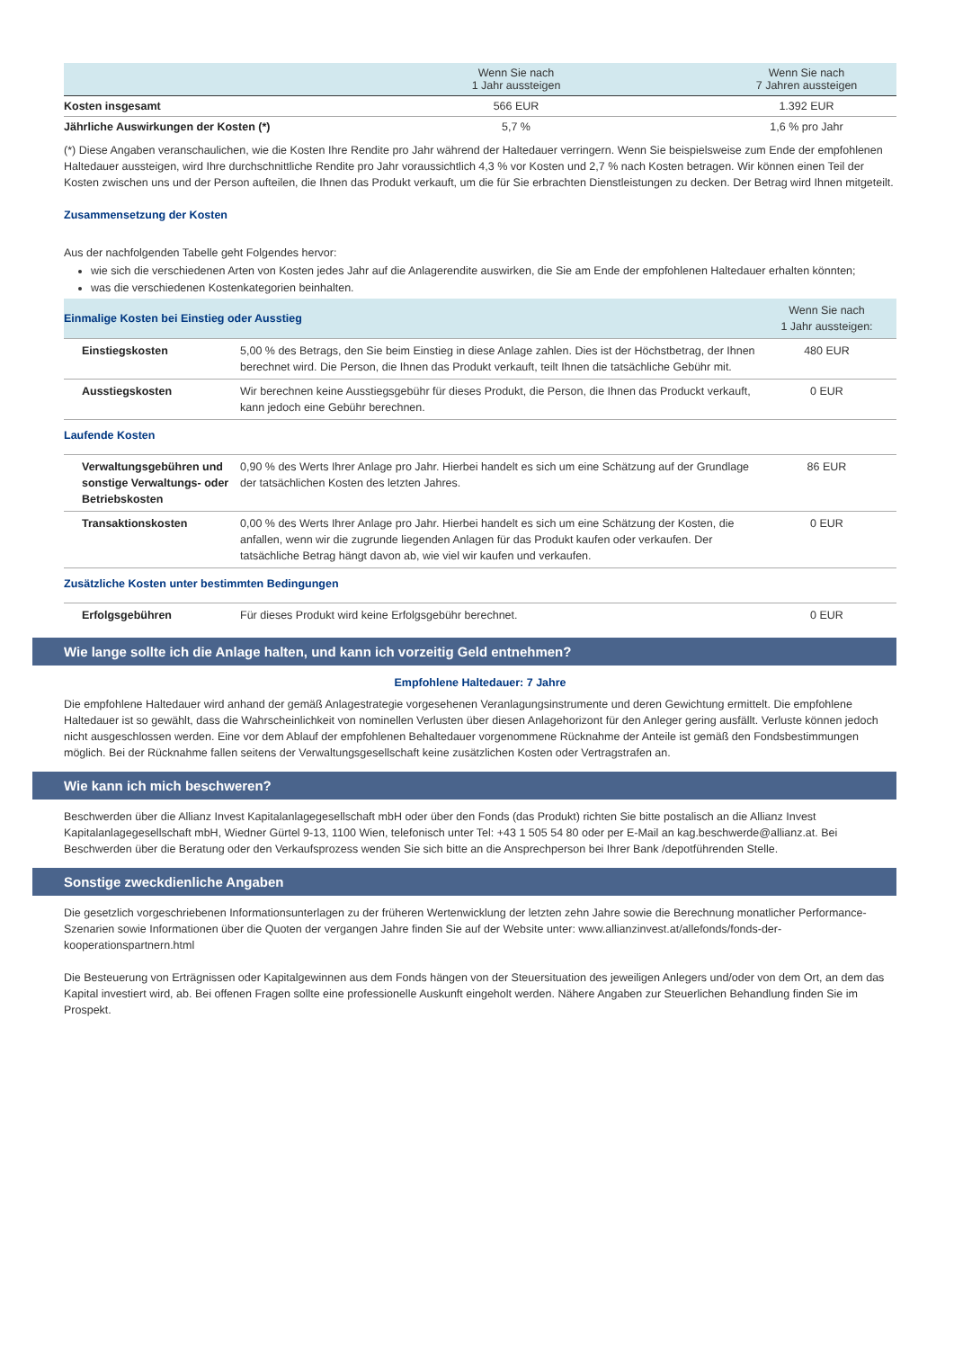| | Wenn Sie nach 1 Jahr aussteigen | Wenn Sie nach 7 Jahren aussteigen |
| --- | --- | --- |
| Kosten insgesamt | 566 EUR | 1.392 EUR |
| Jährliche Auswirkungen der Kosten (*) | 5,7 % | 1,6 % pro Jahr |
(*) Diese Angaben veranschaulichen, wie die Kosten Ihre Rendite pro Jahr während der Haltedauer verringern. Wenn Sie beispielsweise zum Ende der empfohlenen Haltedauer aussteigen, wird Ihre durchschnittliche Rendite pro Jahr voraussichtlich 4,3 % vor Kosten und 2,7 % nach Kosten betragen. Wir können einen Teil der Kosten zwischen uns und der Person aufteilen, die Ihnen das Produkt verkauft, um die für Sie erbrachten Dienstleistungen zu decken. Der Betrag wird Ihnen mitgeteilt.
Zusammensetzung der Kosten
Aus der nachfolgenden Tabelle geht Folgendes hervor:
wie sich die verschiedenen Arten von Kosten jedes Jahr auf die Anlagerendite auswirken, die Sie am Ende der empfohlenen Haltedauer erhalten könnten;
was die verschiedenen Kostenkategorien beinhalten.
| Einmalige Kosten bei Einstieg oder Ausstieg | | Wenn Sie nach 1 Jahr aussteigen: |
| Einstiegskosten | 5,00 % des Betrags, den Sie beim Einstieg in diese Anlage zahlen. Dies ist der Höchstbetrag, der Ihnen berechnet wird. Die Person, die Ihnen das Produkt verkauft, teilt Ihnen die tatsächliche Gebühr mit. | 480 EUR |
| Ausstiegskosten | Wir berechnen keine Ausstiegsgebühr für dieses Produkt, die Person, die Ihnen das Produckt verkauft, kann jedoch eine Gebühr berechnen. | 0 EUR |
| Laufende Kosten | | |
| Verwaltungsgebühren und sonstige Verwaltungs- oder Betriebskosten | 0,90 % des Werts Ihrer Anlage pro Jahr. Hierbei handelt es sich um eine Schätzung auf der Grundlage der tatsächlichen Kosten des letzten Jahres. | 86 EUR |
| Transaktionskosten | 0,00 % des Werts Ihrer Anlage pro Jahr. Hierbei handelt es sich um eine Schätzung der Kosten, die anfallen, wenn wir die zugrunde liegenden Anlagen für das Produkt kaufen oder verkaufen. Der tatsächliche Betrag hängt davon ab, wie viel wir kaufen und verkaufen. | 0 EUR |
| Zusätzliche Kosten unter bestimmten Bedingungen | | |
| Erfolgsgebühren | Für dieses Produkt wird keine Erfolgsgebühr berechnet. | 0 EUR |
Wie lange sollte ich die Anlage halten, und kann ich vorzeitig Geld entnehmen?
Empfohlene Haltedauer: 7 Jahre
Die empfohlene Haltedauer wird anhand der gemäß Anlagestrategie vorgesehenen Veranlagungsinstrumente und deren Gewichtung ermittelt. Die empfohlene Haltedauer ist so gewählt, dass die Wahrscheinlichkeit von nominellen Verlusten über diesen Anlagehorizont für den Anleger gering ausfällt. Verluste können jedoch nicht ausgeschlossen werden. Eine vor dem Ablauf der empfohlenen Behaltedauer vorgenommene Rücknahme der Anteile ist gemäß den Fondsbestimmungen möglich. Bei der Rücknahme fallen seitens der Verwaltungsgesellschaft keine zusätzlichen Kosten oder Vertragstrafen an.
Wie kann ich mich beschweren?
Beschwerden über die Allianz Invest Kapitalanlagegesellschaft mbH oder über den Fonds (das Produkt) richten Sie bitte postalisch an die Allianz Invest Kapitalanlagegesellschaft mbH, Wiedner Gürtel 9-13, 1100 Wien, telefonisch unter Tel: +43 1 505 54 80 oder per E-Mail an kag.beschwerde@allianz.at. Bei Beschwerden über die Beratung oder den Verkaufsprozess wenden Sie sich bitte an die Ansprechperson bei Ihrer Bank /depotführenden Stelle.
Sonstige zweckdienliche Angaben
Die gesetzlich vorgeschriebenen Informationsunterlagen zu der früheren Wertenwicklung der letzten zehn Jahre sowie die Berechnung monatlicher Performance-Szenarien sowie Informationen über die Quoten der vergangen Jahre finden Sie auf der Website unter: www.allianzinvest.at/allefonds/fonds-der-kooperationspartnern.html
Die Besteuerung von Erträgnissen oder Kapitalgewinnen aus dem Fonds hängen von der Steuersituation des jeweiligen Anlegers und/oder von dem Ort, an dem das Kapital investiert wird, ab. Bei offenen Fragen sollte eine professionelle Auskunft eingeholt werden. Nähere Angaben zur Steuerlichen Behandlung finden Sie im Prospekt.